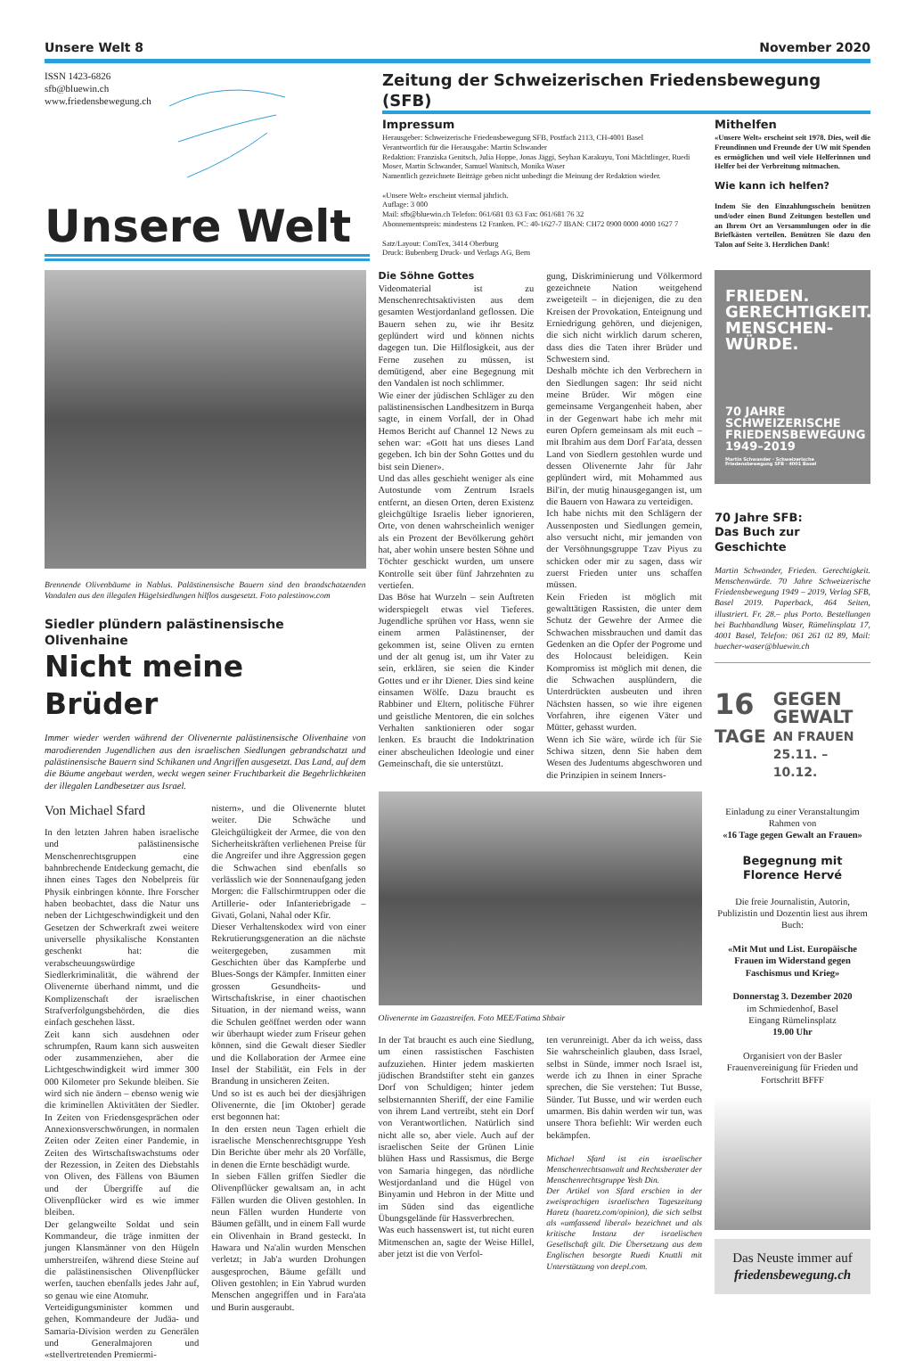Unsere Welt 8 November 2020
ISSN 1423-6826
sfb@bluewin.ch
www.friedensbewegung.ch
Unsere Welt
Zeitung der Schweizerischen Friedensbewegung (SFB)
Impressum
Herausgeber: Schweizerische Friedensbewegung SFB, Postfach 2113, CH-4001 Basel
Verantwortlich für die Herausgabe: Martin Schwander
Redaktion: Franziska Genitsch, Julia Hoppe, Jonas Jäggi, Seyhan Karakuyu, Toni Mächtlinger, Ruedi Moser, Martin Schwander, Samuel Wanitsch, Monika Waser
Namentlich gezeichnete Beiträge geben nicht unbedingt die Meinung der Redaktion wieder.
«Unsere Welt» erscheint viermal jährlich.
Auflage: 3 000
Mail: sfb@bluewin.ch Telefon: 061/681 03 63 Fax: 061/681 76 32
Abonnementspreis: mindestens 12 Franken. PC: 40-1627-7 IBAN: CH72 0900 0000 4000 1627 7
Satz/Layout: ComTex, 3414 Oberburg
Druck: Bubenberg Druck- und Verlags AG, Bern
Mithelfen
«Unsere Welt» erscheint seit 1978. Dies, weil die Freundinnen und Freunde der UW mit Spenden es ermöglichen und weil viele Helferinnen und Helfer bei der Verbreitung mitmachen.
Wie kann ich helfen?
Indem Sie den Einzahlungsschein benützen und/oder einen Bund Zeitungen bestellen und an Ihrem Ort an Versammlungen oder in die Briefkästen verteilen. Benützen Sie dazu den Talon auf Seite 3. Herzlichen Dank!
Brennende Olivenbäume in Nablus. Palästinensische Bauern sind den brandschatzenden Vandalen aus den illegalen Hügelsiedlungen hilflos ausgesetzt. Foto palestinow.com
Siedler plündern palästinensische Olivenhaine
Nicht meine Brüder
Immer wieder werden während der Olivenernte palästinensische Olivenhaine von marodierenden Jugendlichen aus den israelischen Siedlungen gebrandschatzt und palästinensische Bauern sind Schikanen und Angriffen ausgesetzt. Das Land, auf dem die Bäume angebaut werden, weckt wegen seiner Fruchtbarkeit die Begehrlichkeiten der illegalen Landbesetzer aus Israel.
Von Michael Sfard
In den letzten Jahren haben israelische und palästinensische Menschenrechtsgruppen eine bahnbrechende Entdeckung gemacht, die ihnen eines Tages den Nobelpreis für Physik einbringen könnte. Ihre Forscher haben beobachtet, dass die Natur uns neben der Lichtgeschwindigkeit und den Gesetzen der Schwerkraft zwei weitere universelle physikalische Konstanten geschenkt hat: die verabscheuungswürdige Siedlerkriminalität, die während der Olivenernte überhand nimmt, und die Komplizenschaft der israelischen Strafverfolgungsbehörden, die dies einfach geschehen lässt.
Zeit kann sich ausdehnen oder schrumpfen, Raum kann sich ausweiten oder zusammenziehen, aber die Lichtgeschwindigkeit wird immer 300 000 Kilometer pro Sekunde bleiben. Sie wird sich nie ändern – ebenso wenig wie die kriminellen Aktivitäten der Siedler. In Zeiten von Friedensgesprächen oder Annexionsverschwörungen, in normalen Zeiten oder Zeiten einer Pandemie, in Zeiten des Wirtschaftswachstums oder der Rezession, in Zeiten des Diebstahls von Oliven, des Fällens von Bäumen und der Übergriffe auf die Olivenpflücker wird es wie immer bleiben.
Der gelangweilte Soldat und sein Kommandeur, die träge inmitten der jungen Klansmänner von den Hügeln umherstreifen, während diese Steine auf die palästinensischen Olivenpflücker werfen, tauchen ebenfalls jedes Jahr auf, so genau wie eine Atomuhr.
Verteidigungsminister kommen und gehen, Kommandeure der Judäa- und Samaria-Division werden zu Generälen und Generalmajoren und «stellvertretenden Premiermi-
nistern», und die Olivenernte blutet weiter. Die Schwäche und Gleichgültigkeit der Armee, die von den Sicherheitskräften verliehenen Preise für die Angreifer und ihre Aggression gegen die Schwachen sind ebenfalls so verlässlich wie der Sonnenaufgang jeden Morgen: die Fallschirmtruppen oder die Artillerie- oder Infanteriebrigade – Givati, Golani, Nahal oder Kfir.
Dieser Verhaltenskodex wird von einer Rekrutierungsgeneration an die nächste weitergegeben, zusammen mit Geschichten über das Kampferbe und Blues-Songs der Kämpfer. Inmitten einer grossen Gesundheits- und Wirtschaftskrise, in einer chaotischen Situation, in der niemand weiss, wann die Schulen geöffnet werden oder wann wir überhaupt wieder zum Friseur gehen können, sind die Gewalt dieser Siedler und die Kollaboration der Armee eine Insel der Stabilität, ein Fels in der Brandung in unsicheren Zeiten.
Und so ist es auch bei der diesjährigen Olivenernte, die [im Oktober] gerade erst begonnen hat:
In den ersten neun Tagen erhielt die israelische Menschenrechtsgruppe Yesh Din Berichte über mehr als 20 Vorfälle, in denen die Ernte beschädigt wurde.
In sieben Fällen griffen Siedler die Olivenpflücker gewaltsam an, in acht Fällen wurden die Oliven gestohlen. In neun Fällen wurden Hunderte von Bäumen gefällt, und in einem Fall wurde ein Olivenhain in Brand gesteckt. In Hawara und Na'alin wurden Menschen verletzt; in Jab'a wurden Drohungen ausgesprochen, Bäume gefällt und Oliven gestohlen; in Ein Yabrud wurden Menschen angegriffen und in Fara'ata und Burin ausgeraubt.
Die Söhne Gottes
Videomaterial ist zu Menschenrechtsaktivisten aus dem gesamten Westjordanland geflossen. Die Bauern sehen zu, wie ihr Besitz geplündert wird und können nichts dagegen tun. Die Hilflosigkeit, aus der Ferne zusehen zu müssen, ist demütigend, aber eine Begegnung mit den Vandalen ist noch schlimmer.
Wie einer der jüdischen Schläger zu den palästinensischen Landbesitzern in Burqa sagte, in einem Vorfall, der in Ohad Hemos Bericht auf Channel 12 News zu sehen war: «Gott hat uns dieses Land gegeben. Ich bin der Sohn Gottes und du bist sein Diener».
Und das alles geschieht weniger als eine Autostunde vom Zentrum Israels entfernt, an diesen Orten, deren Existenz gleichgültige Israelis lieber ignorieren, Orte, von denen wahrscheinlich weniger als ein Prozent der Bevölkerung gehört hat, aber wohin unsere besten Söhne und Töchter geschickt wurden, um unsere Kontrolle seit über fünf Jahrzehnten zu vertiefen.
Das Böse hat Wurzeln – sein Auftreten widerspiegelt etwas viel Tieferes. Jugendliche sprühen vor Hass, wenn sie einem armen Palästinenser, der gekommen ist, seine Oliven zu ernten und der alt genug ist, um ihr Vater zu sein, erklären, sie seien die Kinder Gottes und er ihr Diener. Dies sind keine einsamen Wölfe. Dazu braucht es Rabbiner und Eltern, politische Führer und geistliche Mentoren, die ein solches Verhalten sanktionieren oder sogar lenken. Es braucht die Indoktrination einer abscheulichen Ideologie und einer Gemeinschaft, die sie unterstützt.
gung, Diskriminierung und Völkermord gezeichnete Nation weitgehend zweigeteilt – in diejenigen, die zu den Kreisen der Provokation, Enteignung und Erniedrigung gehören, und diejenigen, die sich nicht wirklich darum scheren, dass dies die Taten ihrer Brüder und Schwestern sind.
Deshalb möchte ich den Verbrechern in den Siedlungen sagen: Ihr seid nicht meine Brüder. Wir mögen eine gemeinsame Vergangenheit haben, aber in der Gegenwart habe ich mehr mit euren Opfern gemeinsam als mit euch – mit Ibrahim aus dem Dorf Far'ata, dessen Land von Siedlern gestohlen wurde und dessen Olivenernte Jahr für Jahr geplündert wird, mit Mohammed aus Bil'in, der mutig hinausgegangen ist, um die Bauern von Hawara zu verteidigen.
Ich habe nichts mit den Schlägern der Aussenposten und Siedlungen gemein, also versucht nicht, mir jemanden von der Versöhnungsgruppe Tzav Piyus zu schicken oder mir zu sagen, dass wir zuerst Frieden unter uns schaffen müssen.
Kein Frieden ist möglich mit gewalttätigen Rassisten, die unter dem Schutz der Gewehre der Armee die Schwachen missbrauchen und damit das Gedenken an die Opfer der Pogrome und des Holocaust beleidigen. Kein Kompromiss ist möglich mit denen, die die Schwachen ausplündern, die Unterdrückten ausbeuten und ihren Nächsten hassen, so wie ihre eigenen Vorfahren, ihre eigenen Väter und Mütter, gehasst wurden.
Wenn ich Sie wäre, würde ich für Sie Schiwa sitzen, denn Sie haben dem Wesen des Judentums abgeschworen und die Prinzipien in seinem Inners-
Olivenernte im Gazastreifen. Foto MEE/Fatima Shbair
In der Tat braucht es auch eine Siedlung, um einen rassistischen Faschisten aufzuziehen. Hinter jedem maskierten jüdischen Brandstifter steht ein ganzes Dorf von Schuldigen; hinter jedem selbsternannten Sheriff, der eine Familie von ihrem Land vertreibt, steht ein Dorf von Verantwortlichen. Natürlich sind nicht alle so, aber viele. Auch auf der israelischen Seite der Grünen Linie blühen Hass und Rassismus, die Berge von Samaria hingegen, das nördliche Westjordanland und die Hügel von Binyamin und Hebron in der Mitte und im Süden sind das eigentliche Übungsgelände für Hassverbrechen.
Was euch hassenswert ist, tut nicht euren Mitmenschen an, sagte der Weise Hillel, aber jetzt ist die von Verfol-
ten verunreinigt. Aber da ich weiss, dass Sie wahrscheinlich glauben, dass Israel, selbst in Sünde, immer noch Israel ist, werde ich zu Ihnen in einer Sprache sprechen, die Sie verstehen: Tut Busse, Sünder. Tut Busse, und wir werden euch umarmen. Bis dahin werden wir tun, was unsere Thora befiehlt: Wir werden euch bekämpfen.
Michael Sfard ist ein israelischer Menschenrechtsanwalt und Rechtsberater der Menschenrechtsgruppe Yesh Din.
Der Artikel von Sfard erschien in der zweisprachigen israelischen Tageszeitung Haretz (haaretz.com/opinion), die sich selbst als «umfassend liberal» bezeichnet und als kritische Instanz der israelischen Gesellschaft gilt. Die Übersetzung aus dem Englischen besorgte Ruedi Knuttli mit Unterstützung von deepl.com.
FRIEDEN.
GERECHTIGKEIT.
MENSCHEN-
WÜRDE.
70 JAHRE
SCHWEIZERISCHE
FRIEDENSBEWEGUNG
1949–2019
Martin Schwander · Schweizerische Friedensbewegung SFB · 4001 Basel
70 Jahre SFB:
Das Buch zur Geschichte
Martin Schwander, Frieden. Gerechtigkeit. Menschenwürde. 70 Jahre Schweizerische Friedensbewegung 1949 – 2019, Verlag SFB, Basel 2019. Paperback, 464 Seiten, illustriert. Fr. 28.– plus Porto. Bestellungen bei Buchhandlung Waser, Rümelinsplatz 17, 4001 Basel, Telefon: 061 261 02 89, Mail: buecher-waser@bluewin.ch
16
TAGE
GEGEN
GEWALT
AN FRAUEN
25.11. – 10.12.
Einladung zu einer Veranstaltungim Rahmen von
«16 Tage gegen Gewalt an Frauen»
Begegnung mit Florence Hervé
Die freie Journalistin, Autorin, Publizistin und Dozentin liest aus ihrem Buch:
«Mit Mut und List. Europäische Frauen im Widerstand gegen Faschismus und Krieg»
Donnerstag 3. Dezember 2020
im Schmiedenhof, Basel
Eingang Rümelinsplatz
19.00 Uhr
Organisiert von der Basler Frauenvereinigung für Frieden und Fortschritt BFFF
Das Neuste immer auf
friedensbewegung.ch